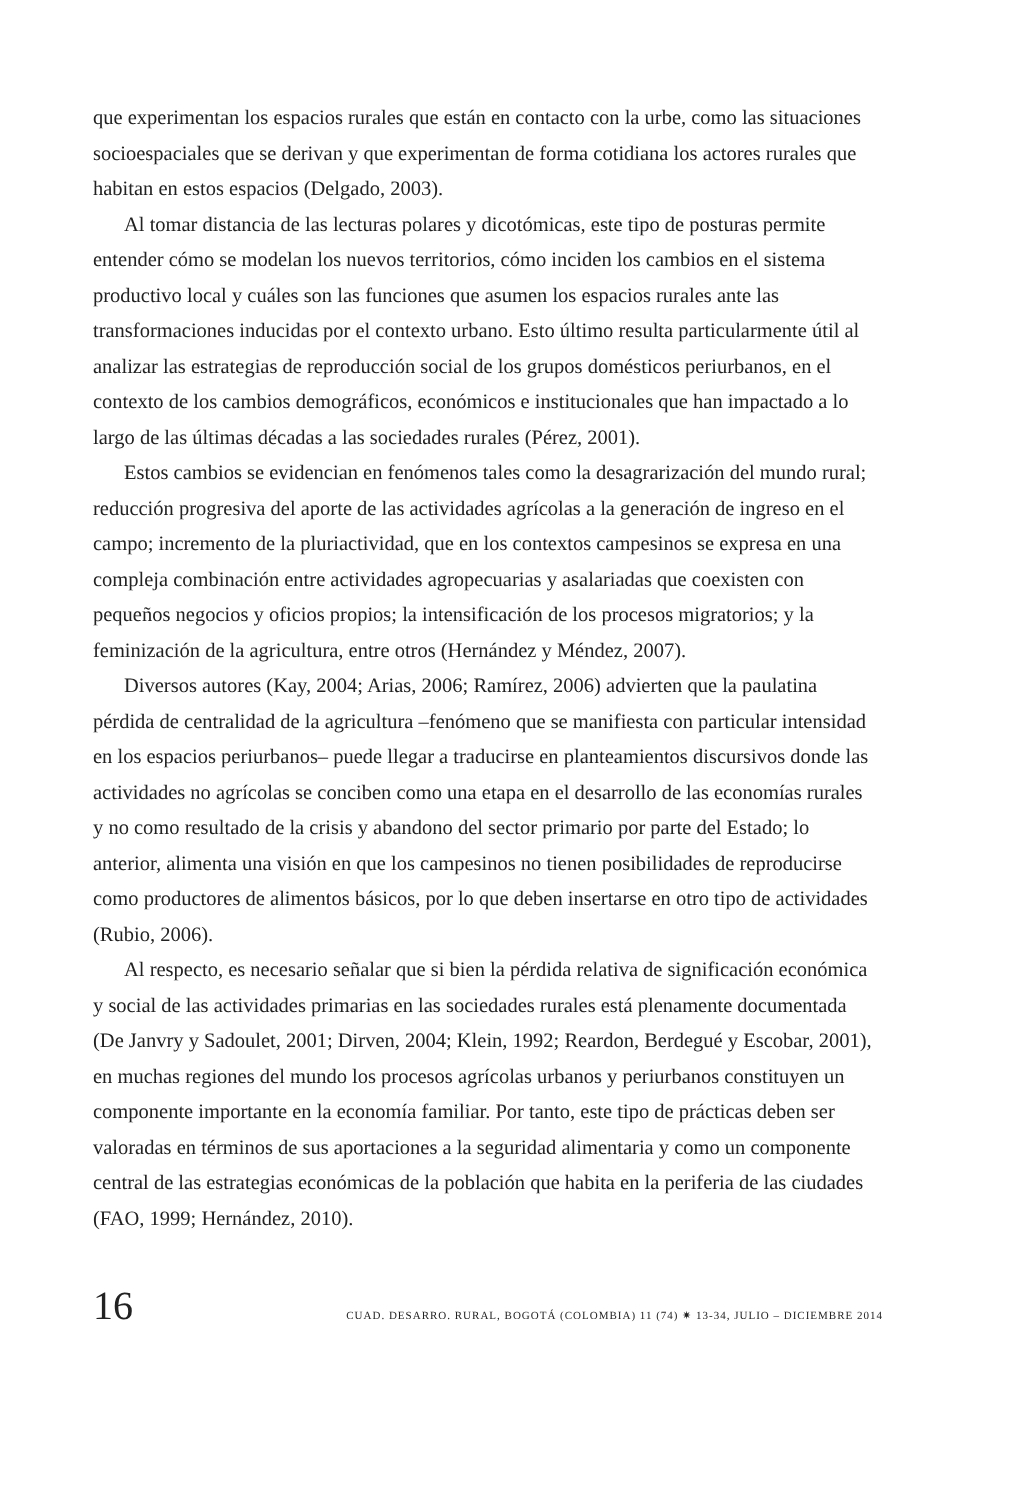que experimentan los espacios rurales que están en contacto con la urbe, como las situaciones socioespaciales que se derivan y que experimentan de forma cotidiana los actores rurales que habitan en estos espacios (Delgado, 2003).
Al tomar distancia de las lecturas polares y dicotómicas, este tipo de posturas permite entender cómo se modelan los nuevos territorios, cómo inciden los cambios en el sistema productivo local y cuáles son las funciones que asumen los espacios rurales ante las transformaciones inducidas por el contexto urbano. Esto último resulta particularmente útil al analizar las estrategias de reproducción social de los grupos domésticos periurbanos, en el contexto de los cambios demográficos, económicos e institucionales que han impactado a lo largo de las últimas décadas a las sociedades rurales (Pérez, 2001).
Estos cambios se evidencian en fenómenos tales como la desagrarización del mundo rural; reducción progresiva del aporte de las actividades agrícolas a la generación de ingreso en el campo; incremento de la pluriactividad, que en los contextos campesinos se expresa en una compleja combinación entre actividades agropecuarias y asalariadas que coexisten con pequeños negocios y oficios propios; la intensificación de los procesos migratorios; y la feminización de la agricultura, entre otros (Hernández y Méndez, 2007).
Diversos autores (Kay, 2004; Arias, 2006; Ramírez, 2006) advierten que la paulatina pérdida de centralidad de la agricultura –fenómeno que se manifiesta con particular intensidad en los espacios periurbanos– puede llegar a traducirse en planteamientos discursivos donde las actividades no agrícolas se conciben como una etapa en el desarrollo de las economías rurales y no como resultado de la crisis y abandono del sector primario por parte del Estado; lo anterior, alimenta una visión en que los campesinos no tienen posibilidades de reproducirse como productores de alimentos básicos, por lo que deben insertarse en otro tipo de actividades (Rubio, 2006).
Al respecto, es necesario señalar que si bien la pérdida relativa de significación económica y social de las actividades primarias en las sociedades rurales está plenamente documentada (De Janvry y Sadoulet, 2001; Dirven, 2004; Klein, 1992; Reardon, Berdegué y Escobar, 2001), en muchas regiones del mundo los procesos agrícolas urbanos y periurbanos constituyen un componente importante en la economía familiar. Por tanto, este tipo de prácticas deben ser valoradas en términos de sus aportaciones a la seguridad alimentaria y como un componente central de las estrategias económicas de la población que habita en la periferia de las ciudades (FAO, 1999; Hernández, 2010).
16 CUAD. DESARRO. RURAL, BOGOTÁ (COLOMBIA) 11 (74) ✷ 13-34, JULIO – DICIEMBRE 2014